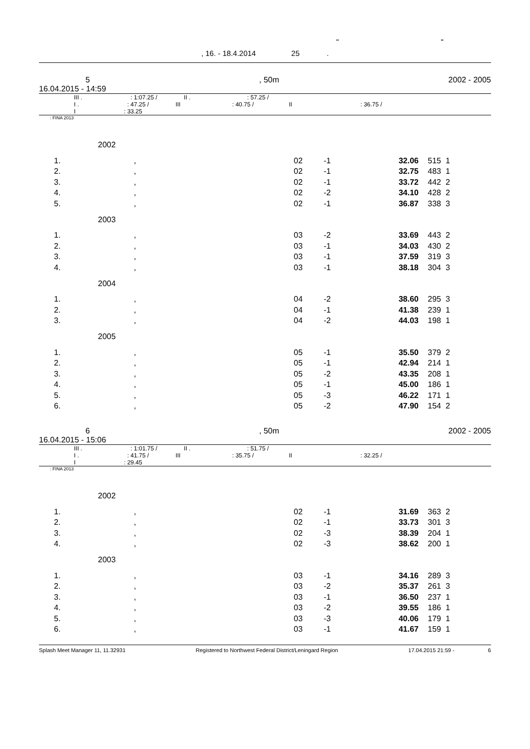" "
, 16. - 18.4.2014 25 .
5, 50m 2002 - 2005
16.04.2015 - 14:59
III . : 1:07.25 / II . : 57.25 /
I . : 47.25 / III : 40.75 / II : 36.75 /
I : 33.25
: FINA 2013
2002
| 1. | , | 02 | -1 | 32.06 | 515 | 1 |
| 2. | , | 02 | -1 | 32.75 | 483 | 1 |
| 3. | , | 02 | -1 | 33.72 | 442 | 2 |
| 4. | , | 02 | -2 | 34.10 | 428 | 2 |
| 5. | , | 02 | -1 | 36.87 | 338 | 3 |
2003
| 1. | , | 03 | -2 | 33.69 | 443 | 2 |
| 2. | , | 03 | -1 | 34.03 | 430 | 2 |
| 3. | , | 03 | -1 | 37.59 | 319 | 3 |
| 4. | , | 03 | -1 | 38.18 | 304 | 3 |
2004
| 1. | , | 04 | -2 | 38.60 | 295 | 3 |
| 2. | , | 04 | -1 | 41.38 | 239 | 1 |
| 3. | , | 04 | -2 | 44.03 | 198 | 1 |
2005
| 1. | , | 05 | -1 | 35.50 | 379 | 2 |
| 2. | , | 05 | -1 | 42.94 | 214 | 1 |
| 3. | , | 05 | -2 | 43.35 | 208 | 1 |
| 4. | , | 05 | -1 | 45.00 | 186 | 1 |
| 5. | , | 05 | -3 | 46.22 | 171 | 1 |
| 6. | , | 05 | -2 | 47.90 | 154 | 2 |
6, 50m 2002 - 2005
16.04.2015 - 15:06
III . : 1:01.75 / II . : 51.75 /
I . : 41.75 / III : 35.75 / II : 32.25 /
I : 29.45
: FINA 2013
2002
| 1. | , | 02 | -1 | 31.69 | 363 | 2 |
| 2. | , | 02 | -1 | 33.73 | 301 | 3 |
| 3. | , | 02 | -3 | 38.39 | 204 | 1 |
| 4. | , | 02 | -3 | 38.62 | 200 | 1 |
2003
| 1. | , | 03 | -1 | 34.16 | 289 | 3 |
| 2. | , | 03 | -2 | 35.37 | 261 | 3 |
| 3. | , | 03 | -1 | 36.50 | 237 | 1 |
| 4. | , | 03 | -2 | 39.55 | 186 | 1 |
| 5. | , | 03 | -3 | 40.06 | 179 | 1 |
| 6. | , | 03 | -1 | 41.67 | 159 | 1 |
Splash Meet Manager 11, 11.32931 Registered to Northwest Federal District/Leningard Region 17.04.2015 21:59 - 6